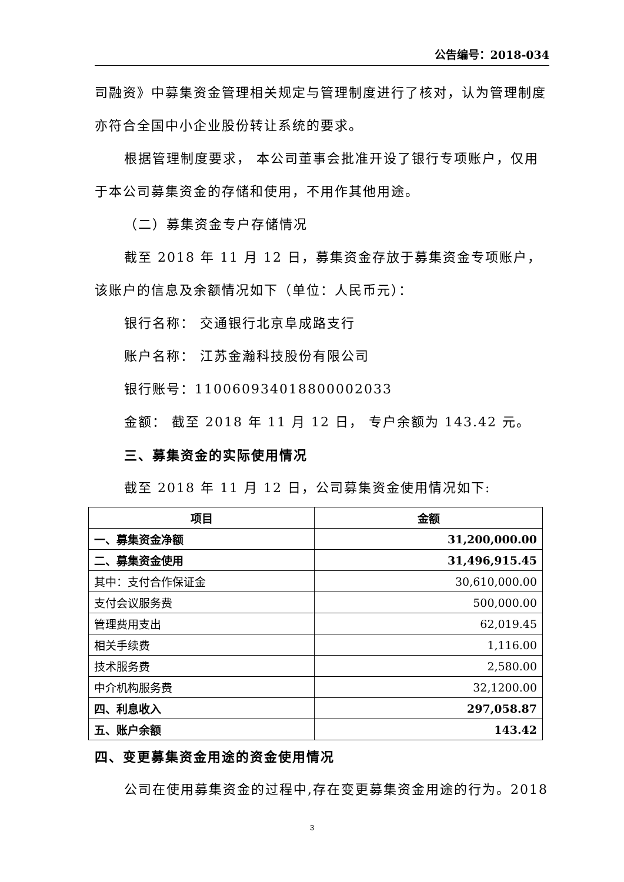公告编号：2018-034
司融资》中募集资金管理相关规定与管理制度进行了核对，认为管理制度亦符合全国中小企业股份转让系统的要求。
根据管理制度要求， 本公司董事会批准开设了银行专项账户，仅用于本公司募集资金的存储和使用，不用作其他用途。
（二）募集资金专户存储情况
截至 2018 年 11 月 12 日，募集资金存放于募集资金专项账户，该账户的信息及余额情况如下（单位：人民币元）：
银行名称： 交通银行北京阜成路支行
账户名称： 江苏金瀚科技股份有限公司
银行账号：110060934018800002033
金额： 截至 2018 年 11 月 12 日， 专户余额为 143.42 元。
三、募集资金的实际使用情况
截至 2018 年 11 月 12 日，公司募集资金使用情况如下:
| 项目 | 金额 |
| --- | --- |
| 一、募集资金净额 | 31,200,000.00 |
| 二、募集资金使用 | 31,496,915.45 |
| 其中：支付合作保证金 | 30,610,000.00 |
| 支付会议服务费 | 500,000.00 |
| 管理费用支出 | 62,019.45 |
| 相关手续费 | 1,116.00 |
| 技术服务费 | 2,580.00 |
| 中介机构服务费 | 32,1200.00 |
| 四、利息收入 | 297,058.87 |
| 五、账户余额 | 143.42 |
四、变更募集资金用途的资金使用情况
公司在使用募集资金的过程中,存在变更募集资金用途的行为。2018
3